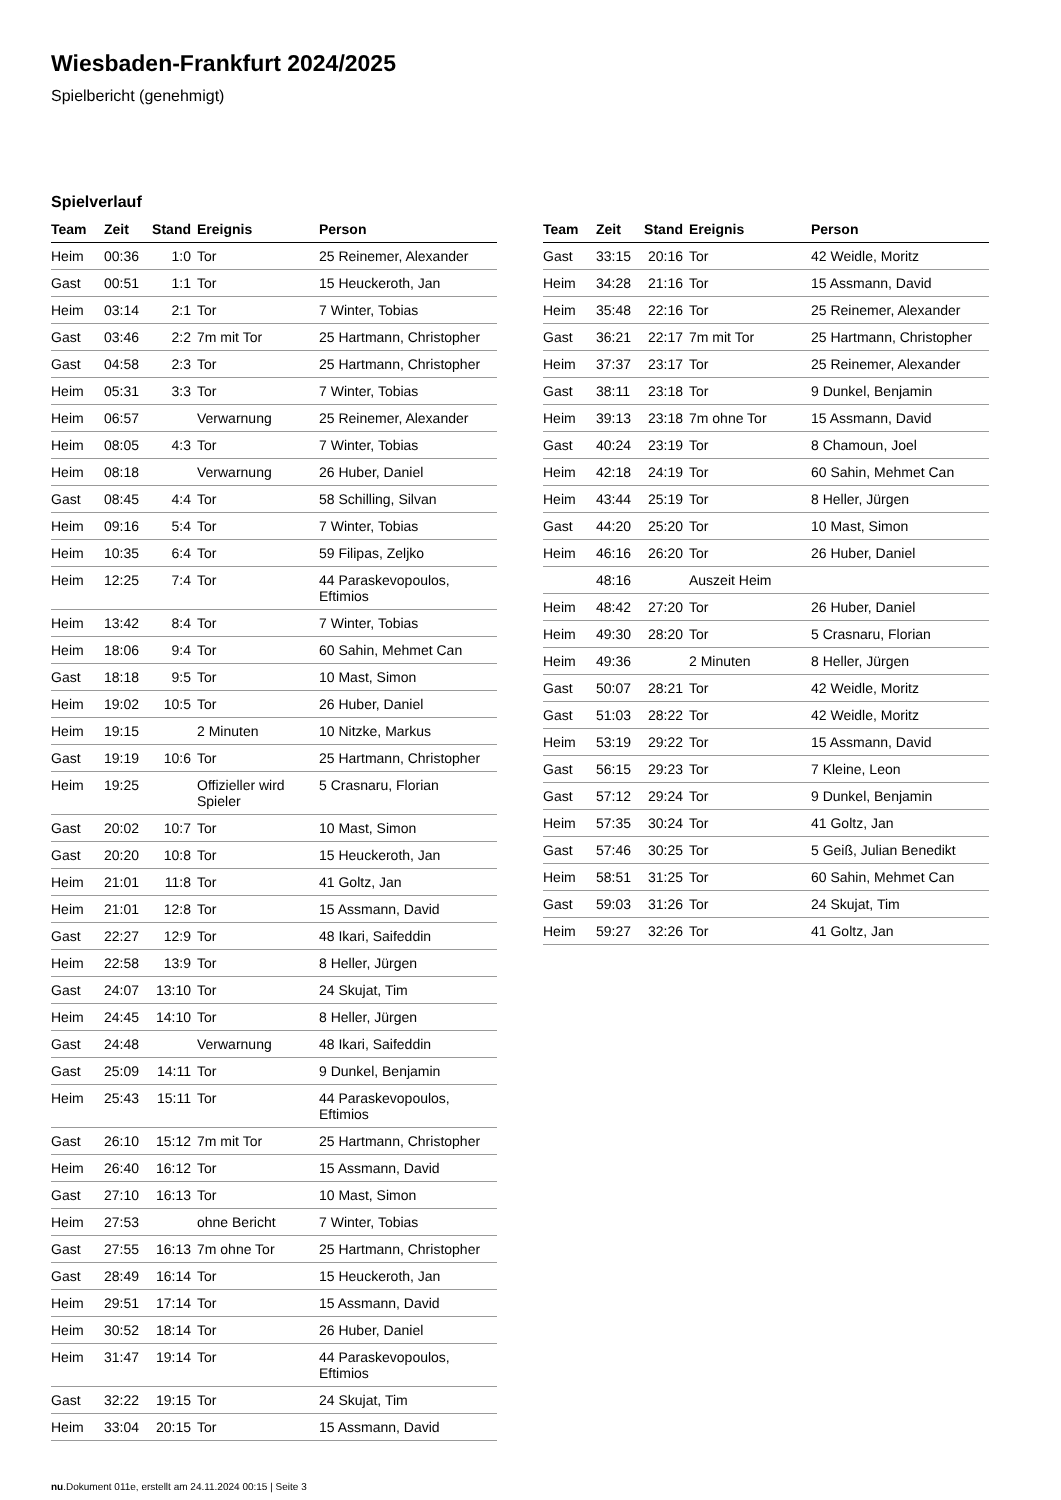Wiesbaden-Frankfurt 2024/2025
Spielbericht (genehmigt)
Spielverlauf
| Team | Zeit | Stand | Ereignis | Person |
| --- | --- | --- | --- | --- |
| Heim | 00:36 | 1:0 | Tor | 25 Reinemer, Alexander |
| Gast | 00:51 | 1:1 | Tor | 15 Heuckeroth, Jan |
| Heim | 03:14 | 2:1 | Tor | 7 Winter, Tobias |
| Gast | 03:46 | 2:2 | 7m mit Tor | 25 Hartmann, Christopher |
| Gast | 04:58 | 2:3 | Tor | 25 Hartmann, Christopher |
| Heim | 05:31 | 3:3 | Tor | 7 Winter, Tobias |
| Heim | 06:57 | | Verwarnung | 25 Reinemer, Alexander |
| Heim | 08:05 | 4:3 | Tor | 7 Winter, Tobias |
| Heim | 08:18 | | Verwarnung | 26 Huber, Daniel |
| Gast | 08:45 | 4:4 | Tor | 58 Schilling, Silvan |
| Heim | 09:16 | 5:4 | Tor | 7 Winter, Tobias |
| Heim | 10:35 | 6:4 | Tor | 59 Filipas, Zeljko |
| Heim | 12:25 | 7:4 | Tor | 44 Paraskevopoulos, Eftimios |
| Heim | 13:42 | 8:4 | Tor | 7 Winter, Tobias |
| Heim | 18:06 | 9:4 | Tor | 60 Sahin, Mehmet Can |
| Gast | 18:18 | 9:5 | Tor | 10 Mast, Simon |
| Heim | 19:02 | 10:5 | Tor | 26 Huber, Daniel |
| Heim | 19:15 | | 2 Minuten | 10 Nitzke, Markus |
| Gast | 19:19 | 10:6 | Tor | 25 Hartmann, Christopher |
| Heim | 19:25 | | Offizieller wird Spieler | 5 Crasnaru, Florian |
| Gast | 20:02 | 10:7 | Tor | 10 Mast, Simon |
| Gast | 20:20 | 10:8 | Tor | 15 Heuckeroth, Jan |
| Heim | 21:01 | 11:8 | Tor | 41 Goltz, Jan |
| Heim | 21:01 | 12:8 | Tor | 15 Assmann, David |
| Gast | 22:27 | 12:9 | Tor | 48 Ikari, Saifeddin |
| Heim | 22:58 | 13:9 | Tor | 8 Heller, Jürgen |
| Gast | 24:07 | 13:10 | Tor | 24 Skujat, Tim |
| Heim | 24:45 | 14:10 | Tor | 8 Heller, Jürgen |
| Gast | 24:48 | | Verwarnung | 48 Ikari, Saifeddin |
| Gast | 25:09 | 14:11 | Tor | 9 Dunkel, Benjamin |
| Heim | 25:43 | 15:11 | Tor | 44 Paraskevopoulos, Eftimios |
| Gast | 26:10 | 15:12 | 7m mit Tor | 25 Hartmann, Christopher |
| Heim | 26:40 | 16:12 | Tor | 15 Assmann, David |
| Gast | 27:10 | 16:13 | Tor | 10 Mast, Simon |
| Heim | 27:53 | | ohne Bericht | 7 Winter, Tobias |
| Gast | 27:55 | 16:13 | 7m ohne Tor | 25 Hartmann, Christopher |
| Gast | 28:49 | 16:14 | Tor | 15 Heuckeroth, Jan |
| Heim | 29:51 | 17:14 | Tor | 15 Assmann, David |
| Heim | 30:52 | 18:14 | Tor | 26 Huber, Daniel |
| Heim | 31:47 | 19:14 | Tor | 44 Paraskevopoulos, Eftimios |
| Gast | 32:22 | 19:15 | Tor | 24 Skujat, Tim |
| Heim | 33:04 | 20:15 | Tor | 15 Assmann, David |
| Team | Zeit | Stand | Ereignis | Person |
| --- | --- | --- | --- | --- |
| Gast | 33:15 | 20:16 | Tor | 42 Weidle, Moritz |
| Heim | 34:28 | 21:16 | Tor | 15 Assmann, David |
| Heim | 35:48 | 22:16 | Tor | 25 Reinemer, Alexander |
| Gast | 36:21 | 22:17 | 7m mit Tor | 25 Hartmann, Christopher |
| Heim | 37:37 | 23:17 | Tor | 25 Reinemer, Alexander |
| Gast | 38:11 | 23:18 | Tor | 9 Dunkel, Benjamin |
| Heim | 39:13 | 23:18 | 7m ohne Tor | 15 Assmann, David |
| Gast | 40:24 | 23:19 | Tor | 8 Chamoun, Joel |
| Heim | 42:18 | 24:19 | Tor | 60 Sahin, Mehmet Can |
| Heim | 43:44 | 25:19 | Tor | 8 Heller, Jürgen |
| Gast | 44:20 | 25:20 | Tor | 10 Mast, Simon |
| Heim | 46:16 | 26:20 | Tor | 26 Huber, Daniel |
| | 48:16 | | Auszeit Heim | |
| Heim | 48:42 | 27:20 | Tor | 26 Huber, Daniel |
| Heim | 49:30 | 28:20 | Tor | 5 Crasnaru, Florian |
| Heim | 49:36 | | 2 Minuten | 8 Heller, Jürgen |
| Gast | 50:07 | 28:21 | Tor | 42 Weidle, Moritz |
| Gast | 51:03 | 28:22 | Tor | 42 Weidle, Moritz |
| Heim | 53:19 | 29:22 | Tor | 15 Assmann, David |
| Gast | 56:15 | 29:23 | Tor | 7 Kleine, Leon |
| Gast | 57:12 | 29:24 | Tor | 9 Dunkel, Benjamin |
| Heim | 57:35 | 30:24 | Tor | 41 Goltz, Jan |
| Gast | 57:46 | 30:25 | Tor | 5 Geiß, Julian Benedikt |
| Heim | 58:51 | 31:25 | Tor | 60 Sahin, Mehmet Can |
| Gast | 59:03 | 31:26 | Tor | 24 Skujat, Tim |
| Heim | 59:27 | 32:26 | Tor | 41 Goltz, Jan |
nu.Dokument 011e, erstellt am 24.11.2024 00:15 | Seite 3